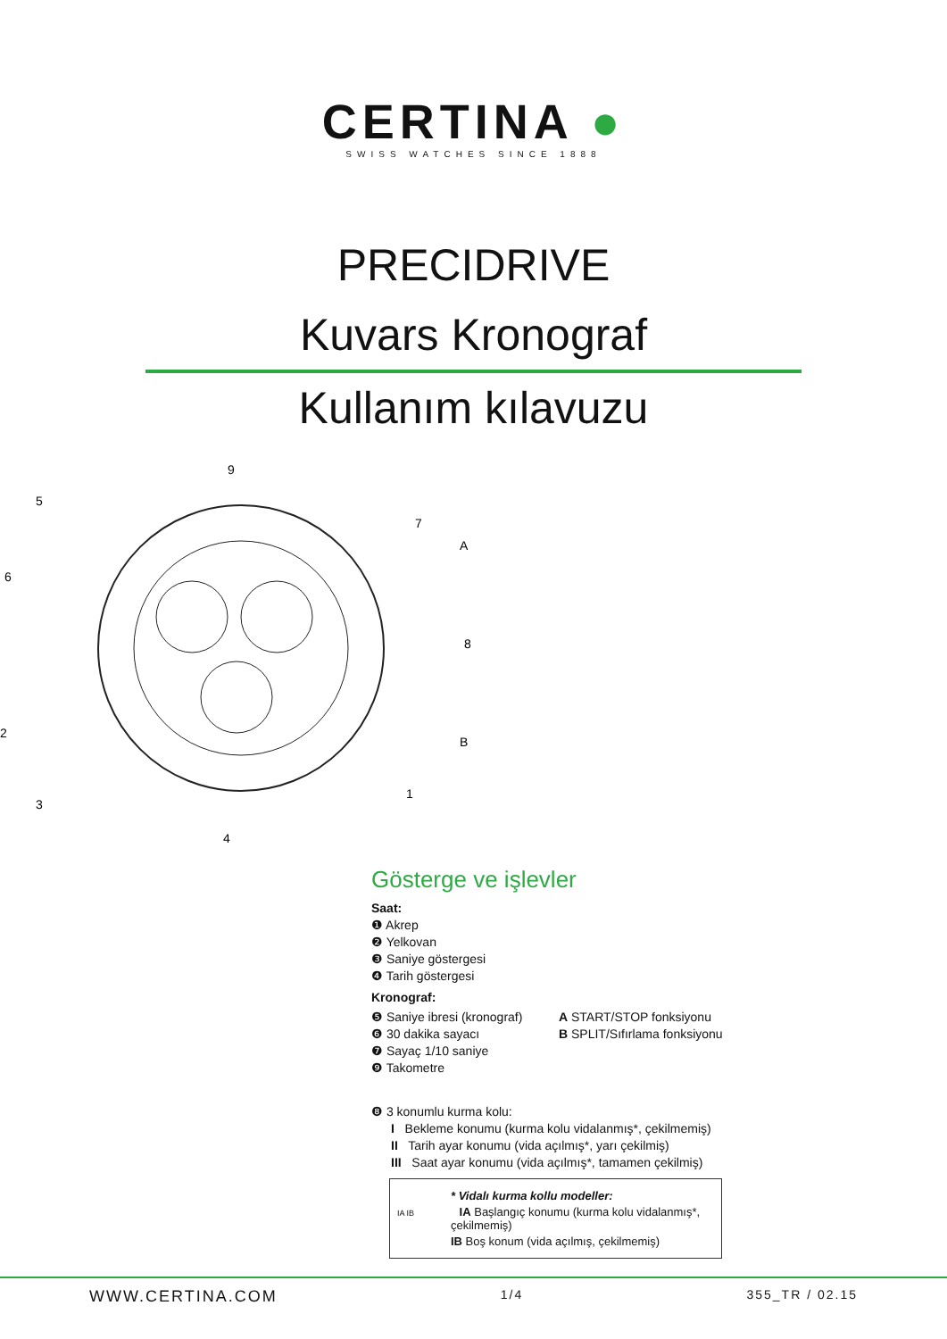CERTINA ●
SWISS WATCHES SINCE 1888
PRECIDRIVE
Kuvars Kronograf
Kullanım kılavuzu
9
5
7
A
6
8
2
B
3
1
4
Gösterge ve işlevler
Saat:
❶ Akrep
❷ Yelkovan
❸ Saniye göstergesi
❹ Tarih göstergesi
Kronograf:
❺ Saniye ibresi (kronograf)
❻ 30 dakika sayacı
❼ Sayaç 1/10 saniye
❾ Takometre
A START/STOP fonksiyonu
B SPLIT/Sıfırlama fonksiyonu
❽ 3 konumlu kurma kolu:
I Bekleme konumu (kurma kolu vidalanmış*, çekilmemiş)
II Tarih ayar konumu (vida açılmış*, yarı çekilmiş)
III Saat ayar konumu (vida açılmış*, tamamen çekilmiş)
* Vidalı kurma kollu modeller:
IA IB IA Başlangıç konumu (kurma kolu vidalanmış*, çekilmemiş)
IB Boş konum (vida açılmış, çekilmemiş)
WWW.CERTINA.COM 1/4 355_TR / 02.15